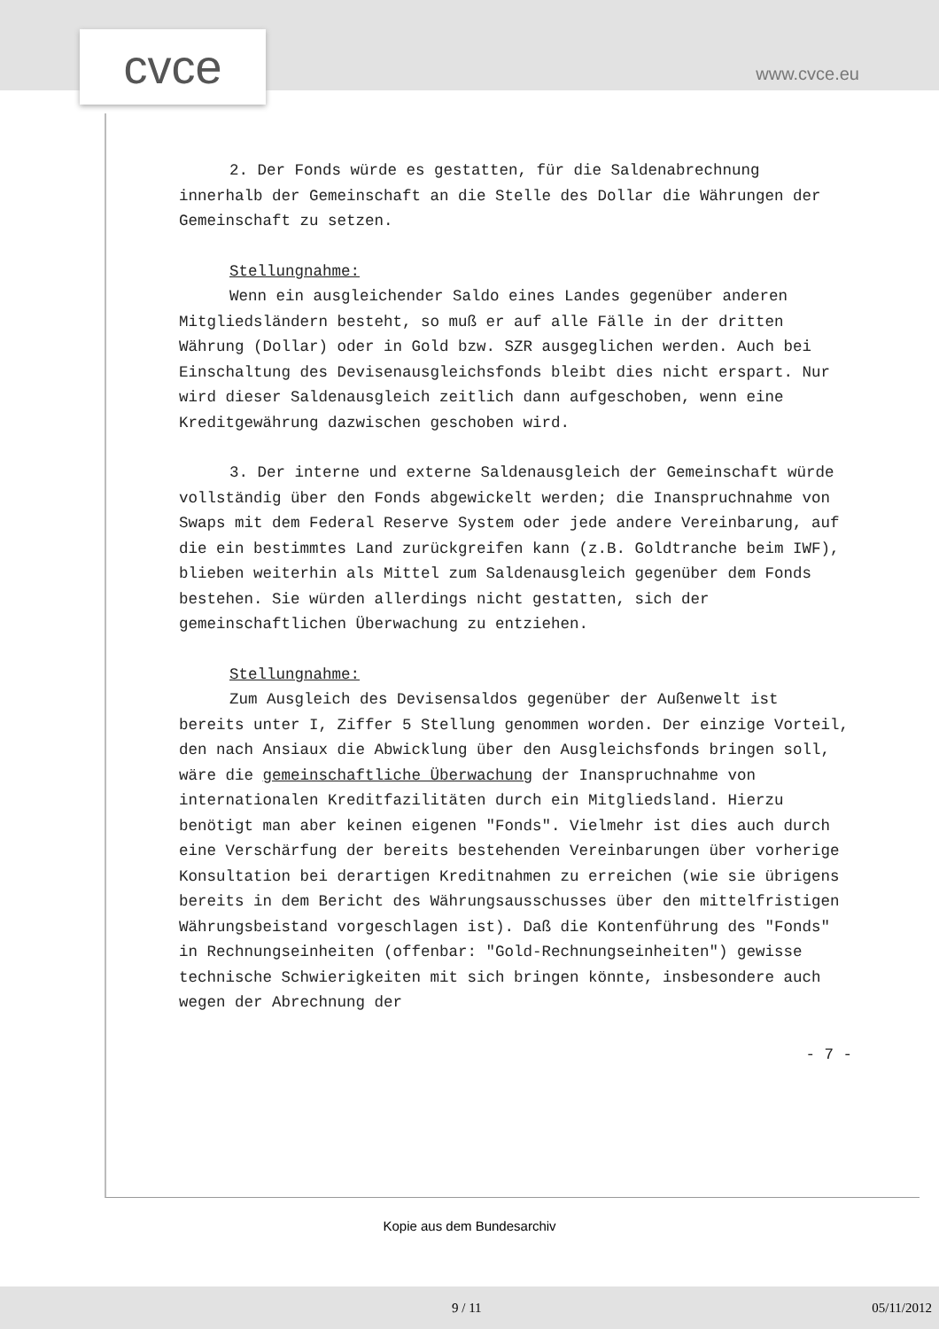cvce www.cvce.eu
2. Der Fonds würde es gestatten, für die Saldenabrechnung innerhalb der Gemeinschaft an die Stelle des Dollar die Währungen der Gemeinschaft zu setzen.
Stellungnahme:
Wenn ein ausgleichender Saldo eines Landes gegenüber anderen Mitgliedsländern besteht, so muß er auf alle Fälle in der dritten Währung (Dollar) oder in Gold bzw. SZR ausgeglichen werden. Auch bei Einschaltung des Devisenausgleichsfonds bleibt dies nicht erspart. Nur wird dieser Saldenausgleich zeitlich dann aufgeschoben, wenn eine Kreditgewährung dazwischen geschoben wird.
3. Der interne und externe Saldenausgleich der Gemeinschaft würde vollständig über den Fonds abgewickelt werden; die Inanspruchnahme von Swaps mit dem Federal Reserve System oder jede andere Vereinbarung, auf die ein bestimmtes Land zurückgreifen kann (z.B. Goldtranche beim IWF), blieben weiterhin als Mittel zum Saldenausgleich gegenüber dem Fonds bestehen. Sie würden allerdings nicht gestatten, sich der gemeinschaftlichen Überwachung zu entziehen.
Stellungnahme:
Zum Ausgleich des Devisensaldos gegenüber der Außenwelt ist bereits unter I, Ziffer 5 Stellung genommen worden. Der einzige Vorteil, den nach Ansiaux die Abwicklung über den Ausgleichsfonds bringen soll, wäre die gemeinschaftliche Überwachung der Inanspruchnahme von internationalen Kreditfazilitäten durch ein Mitgliedsland. Hierzu benötigt man aber keinen eigenen "Fonds". Vielmehr ist dies auch durch eine Verschärfung der bereits bestehenden Vereinbarungen über vorherige Konsultation bei derartigen Kreditnahmen zu erreichen (wie sie übrigens bereits in dem Bericht des Währungsausschusses über den mittelfristigen Währungsbeistand vorgeschlagen ist). Daß die Kontenführung des "Fonds" in Rechnungseinheiten (offenbar: "Gold-Rechnungseinheiten") gewisse technische Schwierigkeiten mit sich bringen könnte, insbesondere auch wegen der Abrechnung der
- 7 -
Kopie aus dem Bundesarchiv
9 / 11 05/11/2012